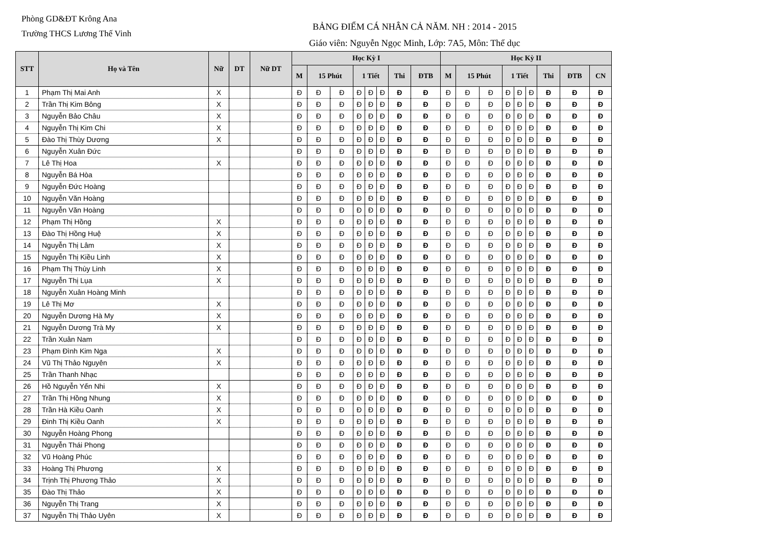Phòng GD&ĐT Krông Ana
Trường THCS Lương Thế Vinh
BẢNG ĐIỂM CÁ NHÂN CẢ NĂM. NH : 2014 - 2015
Giáo viên: Nguyễn Ngọc Minh, Lớp: 7A5, Môn: Thể dục
| STT | Họ và Tên | Nữ | DT | Nữ DT | Học Kỳ I | | | | | | | | Học Kỳ II | | | | | | | | |
| --- | --- | --- | --- | --- | --- | --- | --- | --- | --- | --- | --- | --- | --- | --- | --- | --- | --- | --- | --- | --- | --- |
| | | | | | M | 15 Phút | | 1 Tiết | | | Thi | ĐTB | M | 15 Phút | | 1 Tiết | | | Thi | ĐTB | CN |
| 1 | Phạm Thị Mai Anh | X | | | Đ | Đ | Đ | Đ | Đ | Đ | Đ | Đ | Đ | Đ | Đ | Đ | Đ | Đ | Đ | Đ | Đ |
| 2 | Trần Thị Kim Bông | X | | | Đ | Đ | Đ | Đ | Đ | Đ | Đ | Đ | Đ | Đ | Đ | Đ | Đ | Đ | Đ | Đ | Đ |
| 3 | Nguyễn Bảo Châu | X | | | Đ | Đ | Đ | Đ | Đ | Đ | Đ | Đ | Đ | Đ | Đ | Đ | Đ | Đ | Đ | Đ | Đ |
| 4 | Nguyễn Thị Kim Chi | X | | | Đ | Đ | Đ | Đ | Đ | Đ | Đ | Đ | Đ | Đ | Đ | Đ | Đ | Đ | Đ | Đ | Đ |
| 5 | Đào Thị Thùy Dương | X | | | Đ | Đ | Đ | Đ | Đ | Đ | Đ | Đ | Đ | Đ | Đ | Đ | Đ | Đ | Đ | Đ | Đ |
| 6 | Nguyễn Xuân Đức | | | | Đ | Đ | Đ | Đ | Đ | Đ | Đ | Đ | Đ | Đ | Đ | Đ | Đ | Đ | Đ | Đ | Đ |
| 7 | Lê Thị Hoa | X | | | Đ | Đ | Đ | Đ | Đ | Đ | Đ | Đ | Đ | Đ | Đ | Đ | Đ | Đ | Đ | Đ | Đ |
| 8 | Nguyễn Bá Hòa | | | | Đ | Đ | Đ | Đ | Đ | Đ | Đ | Đ | Đ | Đ | Đ | Đ | Đ | Đ | Đ | Đ | Đ |
| 9 | Nguyễn Đức Hoàng | | | | Đ | Đ | Đ | Đ | Đ | Đ | Đ | Đ | Đ | Đ | Đ | Đ | Đ | Đ | Đ | Đ | Đ |
| 10 | Nguyễn Văn Hoàng | | | | Đ | Đ | Đ | Đ | Đ | Đ | Đ | Đ | Đ | Đ | Đ | Đ | Đ | Đ | Đ | Đ | Đ |
| 11 | Nguyễn Văn Hoàng | | | | Đ | Đ | Đ | Đ | Đ | Đ | Đ | Đ | Đ | Đ | Đ | Đ | Đ | Đ | Đ | Đ | Đ |
| 12 | Phạm Thị Hồng | X | | | Đ | Đ | Đ | Đ | Đ | Đ | Đ | Đ | Đ | Đ | Đ | Đ | Đ | Đ | Đ | Đ | Đ |
| 13 | Đào Thị Hồng Huệ | X | | | Đ | Đ | Đ | Đ | Đ | Đ | Đ | Đ | Đ | Đ | Đ | Đ | Đ | Đ | Đ | Đ | Đ |
| 14 | Nguyễn Thị Lâm | X | | | Đ | Đ | Đ | Đ | Đ | Đ | Đ | Đ | Đ | Đ | Đ | Đ | Đ | Đ | Đ | Đ | Đ |
| 15 | Nguyễn Thị Kiều Linh | X | | | Đ | Đ | Đ | Đ | Đ | Đ | Đ | Đ | Đ | Đ | Đ | Đ | Đ | Đ | Đ | Đ | Đ |
| 16 | Phạm Thị Thùy Linh | X | | | Đ | Đ | Đ | Đ | Đ | Đ | Đ | Đ | Đ | Đ | Đ | Đ | Đ | Đ | Đ | Đ | Đ |
| 17 | Nguyễn Thị Lụa | X | | | Đ | Đ | Đ | Đ | Đ | Đ | Đ | Đ | Đ | Đ | Đ | Đ | Đ | Đ | Đ | Đ | Đ |
| 18 | Nguyễn Xuân Hoàng Minh | | | | Đ | Đ | Đ | Đ | Đ | Đ | Đ | Đ | Đ | Đ | Đ | Đ | Đ | Đ | Đ | Đ | Đ |
| 19 | Lê Thị Mơ | X | | | Đ | Đ | Đ | Đ | Đ | Đ | Đ | Đ | Đ | Đ | Đ | Đ | Đ | Đ | Đ | Đ | Đ |
| 20 | Nguyễn Dương Hà My | X | | | Đ | Đ | Đ | Đ | Đ | Đ | Đ | Đ | Đ | Đ | Đ | Đ | Đ | Đ | Đ | Đ | Đ |
| 21 | Nguyễn Dương Trà My | X | | | Đ | Đ | Đ | Đ | Đ | Đ | Đ | Đ | Đ | Đ | Đ | Đ | Đ | Đ | Đ | Đ | Đ |
| 22 | Trần Xuân Nam | | | | Đ | Đ | Đ | Đ | Đ | Đ | Đ | Đ | Đ | Đ | Đ | Đ | Đ | Đ | Đ | Đ | Đ |
| 23 | Phạm Đình Kim Nga | X | | | Đ | Đ | Đ | Đ | Đ | Đ | Đ | Đ | Đ | Đ | Đ | Đ | Đ | Đ | Đ | Đ | Đ |
| 24 | Vũ Thị Thảo Nguyên | X | | | Đ | Đ | Đ | Đ | Đ | Đ | Đ | Đ | Đ | Đ | Đ | Đ | Đ | Đ | Đ | Đ | Đ |
| 25 | Trần Thanh Nhạc | | | | Đ | Đ | Đ | Đ | Đ | Đ | Đ | Đ | Đ | Đ | Đ | Đ | Đ | Đ | Đ | Đ | Đ |
| 26 | Hồ Nguyễn Yến Nhi | X | | | Đ | Đ | Đ | Đ | Đ | Đ | Đ | Đ | Đ | Đ | Đ | Đ | Đ | Đ | Đ | Đ | Đ |
| 27 | Trần Thị Hồng Nhung | X | | | Đ | Đ | Đ | Đ | Đ | Đ | Đ | Đ | Đ | Đ | Đ | Đ | Đ | Đ | Đ | Đ | Đ |
| 28 | Trần Hà Kiều Oanh | X | | | Đ | Đ | Đ | Đ | Đ | Đ | Đ | Đ | Đ | Đ | Đ | Đ | Đ | Đ | Đ | Đ | Đ |
| 29 | Đinh Thị Kiều Oanh | X | | | Đ | Đ | Đ | Đ | Đ | Đ | Đ | Đ | Đ | Đ | Đ | Đ | Đ | Đ | Đ | Đ | Đ |
| 30 | Nguyễn Hoàng Phong | | | | Đ | Đ | Đ | Đ | Đ | Đ | Đ | Đ | Đ | Đ | Đ | Đ | Đ | Đ | Đ | Đ | Đ |
| 31 | Nguyễn Thái Phong | | | | Đ | Đ | Đ | Đ | Đ | Đ | Đ | Đ | Đ | Đ | Đ | Đ | Đ | Đ | Đ | Đ | Đ |
| 32 | Vũ Hoàng Phúc | | | | Đ | Đ | Đ | Đ | Đ | Đ | Đ | Đ | Đ | Đ | Đ | Đ | Đ | Đ | Đ | Đ | Đ |
| 33 | Hoàng Thị Phương | X | | | Đ | Đ | Đ | Đ | Đ | Đ | Đ | Đ | Đ | Đ | Đ | Đ | Đ | Đ | Đ | Đ | Đ |
| 34 | Trịnh Thị Phương Thảo | X | | | Đ | Đ | Đ | Đ | Đ | Đ | Đ | Đ | Đ | Đ | Đ | Đ | Đ | Đ | Đ | Đ | Đ |
| 35 | Đào Thị Thảo | X | | | Đ | Đ | Đ | Đ | Đ | Đ | Đ | Đ | Đ | Đ | Đ | Đ | Đ | Đ | Đ | Đ | Đ |
| 36 | Nguyễn Thị Trang | X | | | Đ | Đ | Đ | Đ | Đ | Đ | Đ | Đ | Đ | Đ | Đ | Đ | Đ | Đ | Đ | Đ | Đ |
| 37 | Nguyễn Thị Thảo Uyên | X | | | Đ | Đ | Đ | Đ | Đ | Đ | Đ | Đ | Đ | Đ | Đ | Đ | Đ | Đ | Đ | Đ | Đ |